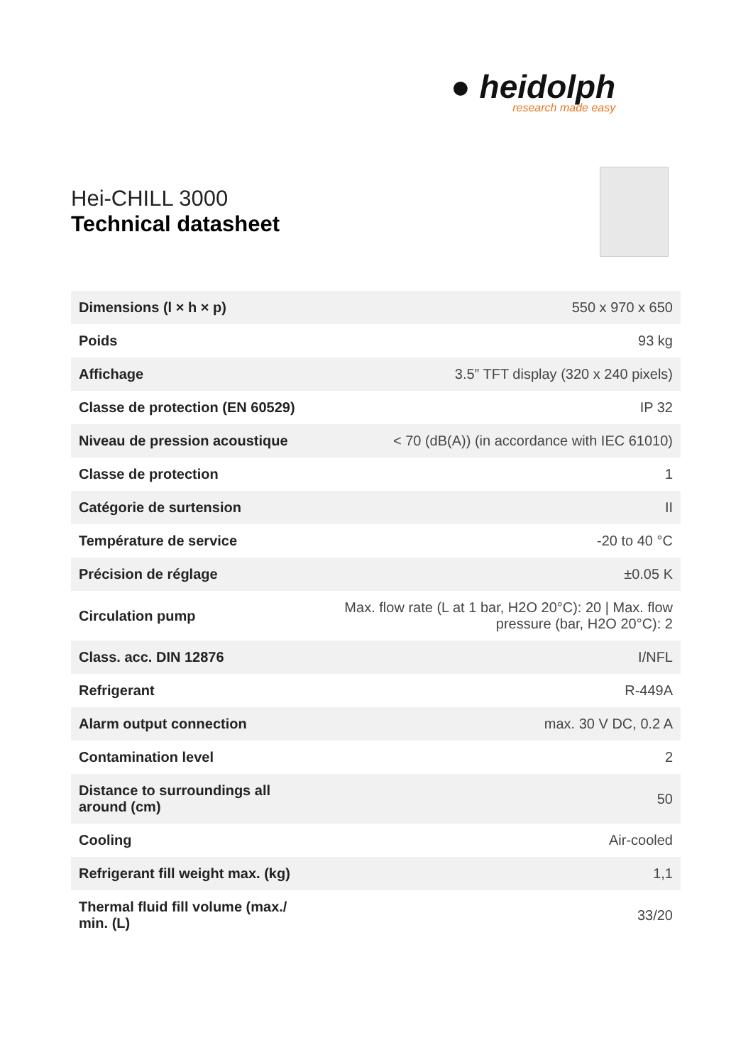● heidolph
research made easy
Hei-CHILL 3000
Technical datasheet
| Dimensions (l × h × p) | 550 x 970 x 650 |
| Poids | 93 kg |
| Affichage | 3.5” TFT display (320 x 240 pixels) |
| Classe de protection (EN 60529) | IP 32 |
| Niveau de pression acoustique | < 70 (dB(A)) (in accordance with IEC 61010) |
| Classe de protection | 1 |
| Catégorie de surtension | II |
| Température de service | -20 to 40 °C |
| Précision de réglage | ±0.05 K |
| Circulation pump | Max. flow rate (L at 1 bar, H2O 20°C): 20 / Max. flow pressure (bar, H2O 20°C): 2 |
| Class. acc. DIN 12876 | I/NFL |
| Refrigerant | R-449A |
| Alarm output connection | max. 30 V DC, 0.2 A |
| Contamination level | 2 |
| Distance to surroundings all around (cm) | 50 |
| Cooling | Air-cooled |
| Refrigerant fill weight max. (kg) | 1,1 |
| Thermal fluid fill volume (max./ min. (L) | 33/20 |